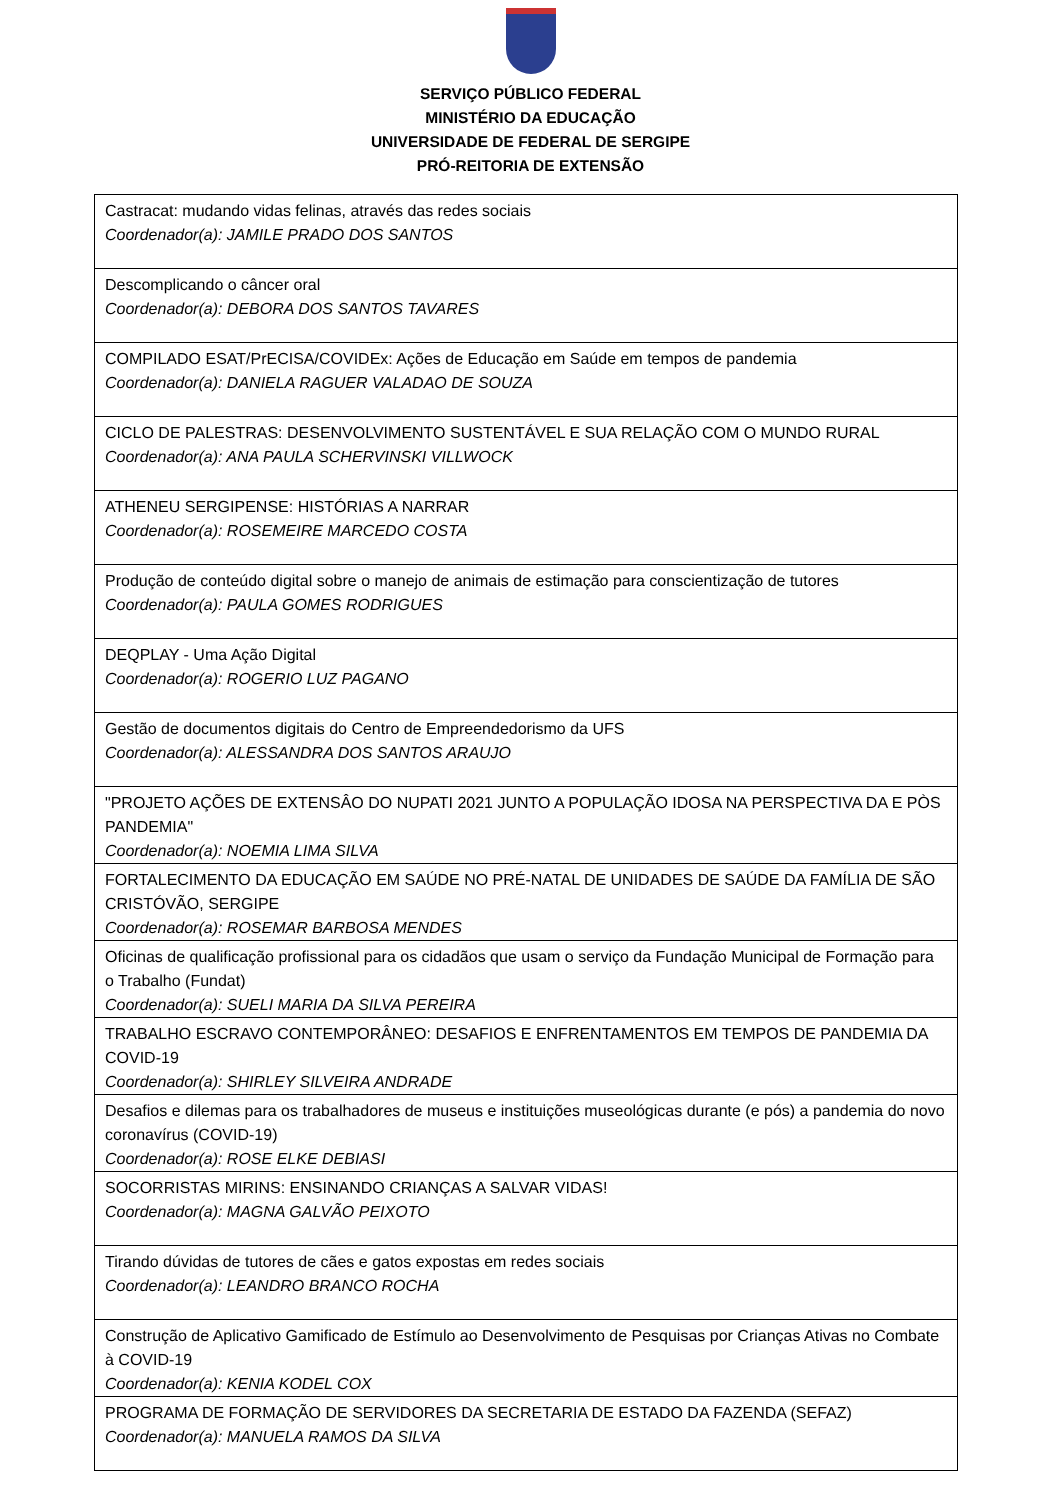SERVIÇO PÚBLICO FEDERAL
MINISTÉRIO DA EDUCAÇÃO
UNIVERSIDADE DE FEDERAL DE SERGIPE
PRÓ-REITORIA DE EXTENSÃO
| Castracat: mudando vidas felinas, através das redes sociais Coordenador(a): JAMILE PRADO DOS SANTOS |
| Descomplicando o câncer oral Coordenador(a): DEBORA DOS SANTOS TAVARES |
| COMPILADO ESAT/PrECISA/COVIDEx: Ações de Educação em Saúde em tempos de pandemia Coordenador(a): DANIELA RAGUER VALADAO DE SOUZA |
| CICLO DE PALESTRAS: DESENVOLVIMENTO SUSTENTÁVEL E SUA RELAÇÃO COM O MUNDO RURAL Coordenador(a): ANA PAULA SCHERVINSKI VILLWOCK |
| ATHENEU SERGIPENSE: HISTÓRIAS A NARRAR Coordenador(a): ROSEMEIRE MARCEDO COSTA |
| Produção de conteúdo digital sobre o manejo de animais de estimação para conscientização de tutores Coordenador(a): PAULA GOMES RODRIGUES |
| DEQPLAY - Uma Ação Digital Coordenador(a): ROGERIO LUZ PAGANO |
| Gestão de documentos digitais do Centro de Empreendedorismo da UFS Coordenador(a): ALESSANDRA DOS SANTOS ARAUJO |
| "PROJETO AÇÕES DE EXTENSÂO DO NUPATI 2021 JUNTO A POPULAÇÃO IDOSA NA PERSPECTIVA DA E PÒS PANDEMIA" Coordenador(a): NOEMIA LIMA SILVA |
| FORTALECIMENTO DA EDUCAÇÃO EM SAÚDE NO PRÉ-NATAL DE UNIDADES DE SAÚDE DA FAMÍLIA DE SÃO CRISTÓVÃO, SERGIPE Coordenador(a): ROSEMAR BARBOSA MENDES |
| Oficinas de qualificação profissional para os cidadãos que usam o serviço da Fundação Municipal de Formação para o Trabalho (Fundat) Coordenador(a): SUELI MARIA DA SILVA PEREIRA |
| TRABALHO ESCRAVO CONTEMPORÂNEO: DESAFIOS E ENFRENTAMENTOS EM TEMPOS DE PANDEMIA DA COVID-19 Coordenador(a): SHIRLEY SILVEIRA ANDRADE |
| Desafios e dilemas para os trabalhadores de museus e instituições museológicas durante (e pós) a pandemia do novo coronavírus (COVID-19) Coordenador(a): ROSE ELKE DEBIASI |
| SOCORRISTAS MIRINS: ENSINANDO CRIANÇAS A SALVAR VIDAS! Coordenador(a): MAGNA GALVÃO PEIXOTO |
| Tirando dúvidas de tutores de cães e gatos expostas em redes sociais Coordenador(a): LEANDRO BRANCO ROCHA |
| Construção de Aplicativo Gamificado de Estímulo ao Desenvolvimento de Pesquisas por Crianças Ativas no Combate à COVID-19 Coordenador(a): KENIA KODEL COX |
| PROGRAMA DE FORMAÇÃO DE SERVIDORES DA SECRETARIA DE ESTADO DA FAZENDA (SEFAZ) Coordenador(a): MANUELA RAMOS DA SILVA |